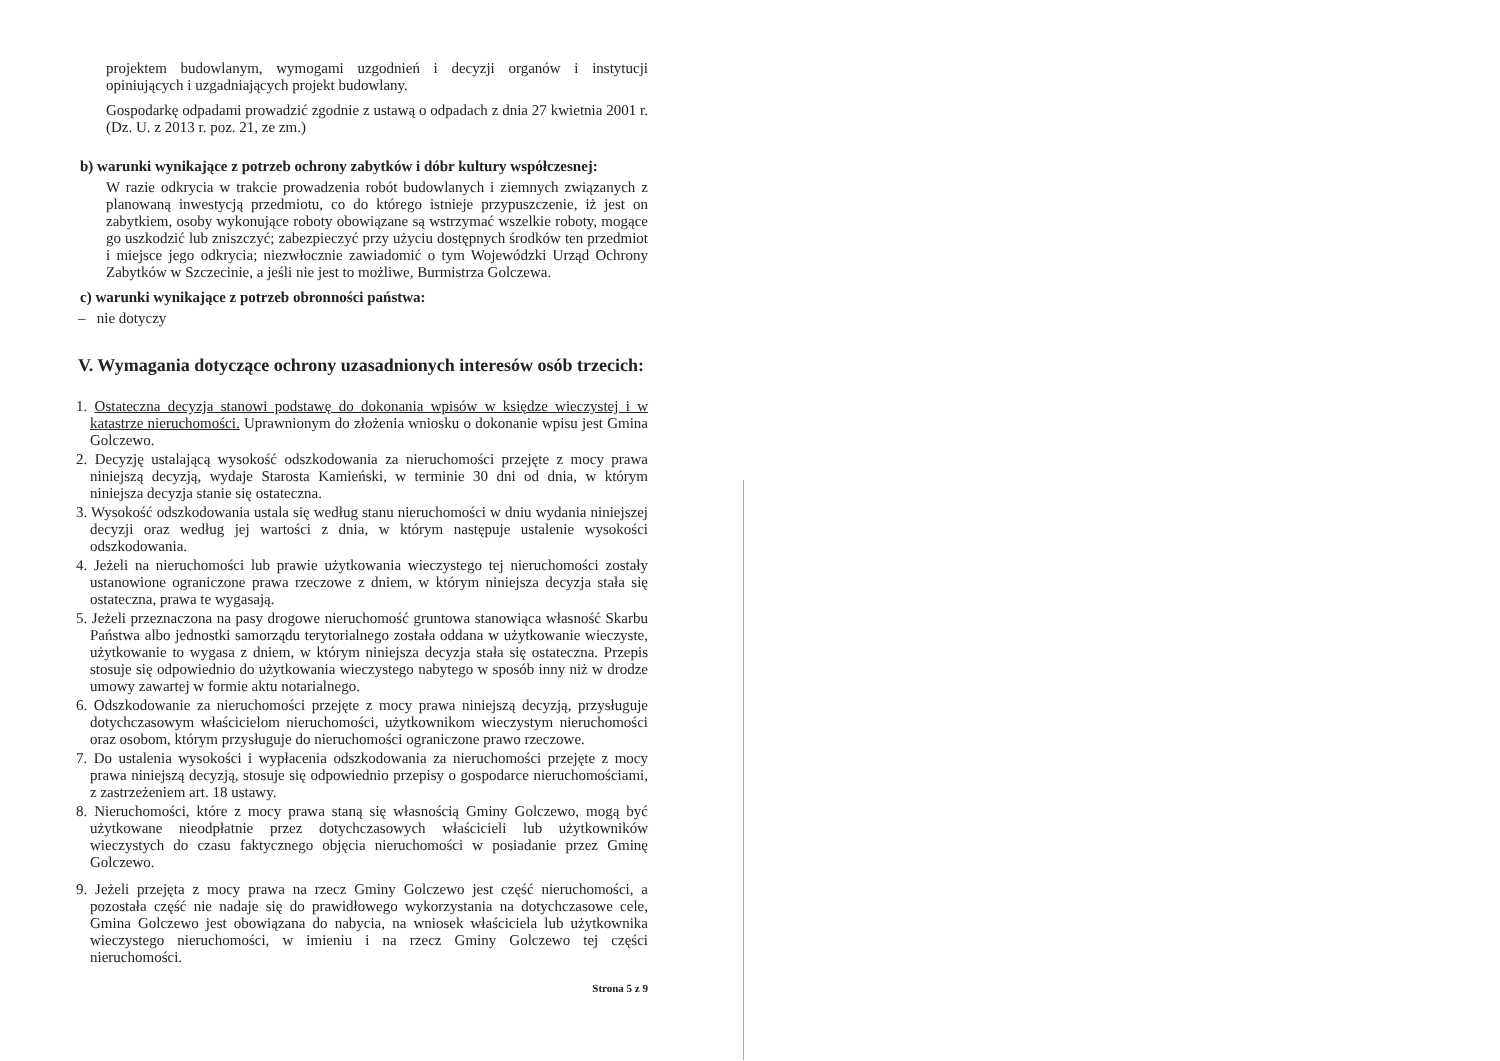projektem budowlanym, wymogami uzgodnień i decyzji organów i instytucji opiniujących i uzgadniających projekt budowlany.
Gospodarkę odpadami prowadzić zgodnie z ustawą o odpadach z dnia 27 kwietnia 2001 r. (Dz. U. z 2013 r. poz. 21, ze zm.)
b) warunki wynikające z potrzeb ochrony zabytków i dóbr kultury współczesnej:
W razie odkrycia w trakcie prowadzenia robót budowlanych i ziemnych związanych z planowaną inwestycją przedmiotu, co do którego istnieje przypuszczenie, iż jest on zabytkiem, osoby wykonujące roboty obowiązane są wstrzymać wszelkie roboty, mogące go uszkodzić lub zniszczyć; zabezpieczyć przy użyciu dostępnych środków ten przedmiot i miejsce jego odkrycia; niezwłocznie zawiadomić o tym Wojewódzki Urząd Ochrony Zabytków w Szczecinie, a jeśli nie jest to możliwe, Burmistrza Golczewa.
c) warunki wynikające z potrzeb obronności państwa:
– nie dotyczy
V. Wymagania dotyczące ochrony uzasadnionych interesów osób trzecich:
1. Ostateczna decyzja stanowi podstawę do dokonania wpisów w księdze wieczystej i w katastrze nieruchomości. Uprawnionym do złożenia wniosku o dokonanie wpisu jest Gmina Golczewo.
2. Decyzję ustalającą wysokość odszkodowania za nieruchomości przejęte z mocy prawa niniejszą decyzją, wydaje Starosta Kamieński, w terminie 30 dni od dnia, w którym niniejsza decyzja stanie się ostateczna.
3. Wysokość odszkodowania ustala się według stanu nieruchomości w dniu wydania niniejszej decyzji oraz według jej wartości z dnia, w którym następuje ustalenie wysokości odszkodowania.
4. Jeżeli na nieruchomości lub prawie użytkowania wieczystego tej nieruchomości zostały ustanowione ograniczone prawa rzeczowe z dniem, w którym niniejsza decyzja stała się ostateczna, prawa te wygasają.
5. Jeżeli przeznaczona na pasy drogowe nieruchomość gruntowa stanowiąca własność Skarbu Państwa albo jednostki samorządu terytorialnego została oddana w użytkowanie wieczyste, użytkowanie to wygasa z dniem, w którym niniejsza decyzja stała się ostateczna. Przepis stosuje się odpowiednio do użytkowania wieczystego nabytego w sposób inny niż w drodze umowy zawartej w formie aktu notarialnego.
6. Odszkodowanie za nieruchomości przejęte z mocy prawa niniejszą decyzją, przysługuje dotychczasowym właścicielom nieruchomości, użytkownikom wieczystym nieruchomości oraz osobom, którym przysługuje do nieruchomości ograniczone prawo rzeczowe.
7. Do ustalenia wysokości i wypłacenia odszkodowania za nieruchomości przejęte z mocy prawa niniejszą decyzją, stosuje się odpowiednio przepisy o gospodarce nieruchomościami, z zastrzeżeniem art. 18 ustawy.
8. Nieruchomości, które z mocy prawa staną się własnością Gminy Golczewo, mogą być użytkowane nieodpłatnie przez dotychczasowych właścicieli lub użytkowników wieczystych do czasu faktycznego objęcia nieruchomości w posiadanie przez Gminę Golczewo.
9. Jeżeli przejęta z mocy prawa na rzecz Gminy Golczewo jest część nieruchomości, a pozostała część nie nadaje się do prawidłowego wykorzystania na dotychczasowe cele, Gmina Golczewo jest obowiązana do nabycia, na wniosek właściciela lub użytkownika wieczystego nieruchomości, w imieniu i na rzecz Gminy Golczewo tej części nieruchomości.
Strona 5 z 9